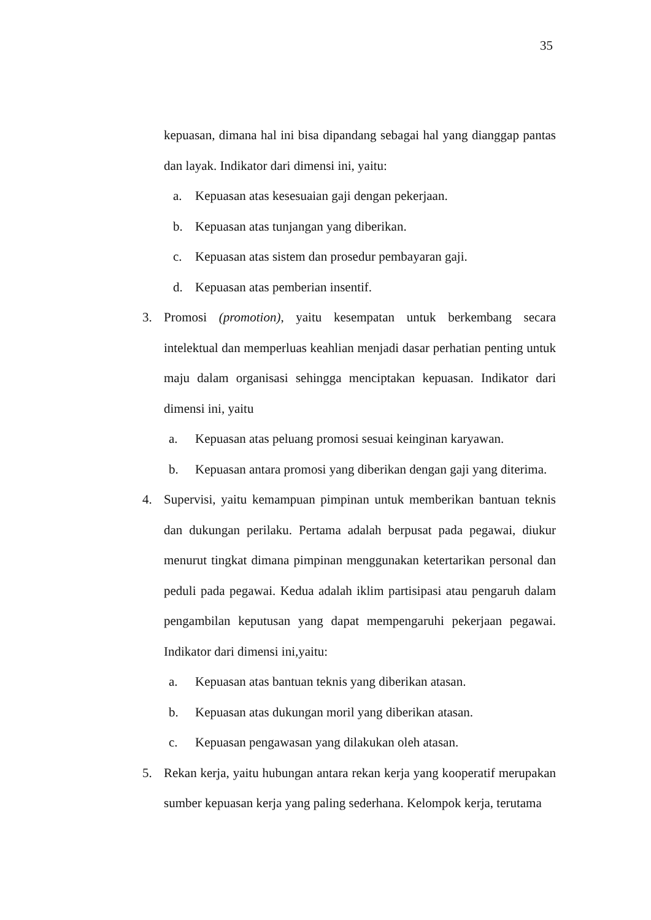35
kepuasan, dimana hal ini bisa dipandang sebagai hal yang dianggap pantas dan layak. Indikator dari dimensi ini, yaitu:
a. Kepuasan atas kesesuaian gaji dengan pekerjaan.
b. Kepuasan atas tunjangan yang diberikan.
c. Kepuasan atas sistem dan prosedur pembayaran gaji.
d. Kepuasan atas pemberian insentif.
3. Promosi (promotion), yaitu kesempatan untuk berkembang secara intelektual dan memperluas keahlian menjadi dasar perhatian penting untuk maju dalam organisasi sehingga menciptakan kepuasan. Indikator dari dimensi ini, yaitu
a. Kepuasan atas peluang promosi sesuai keinginan karyawan.
b. Kepuasan antara promosi yang diberikan dengan gaji yang diterima.
4. Supervisi, yaitu kemampuan pimpinan untuk memberikan bantuan teknis dan dukungan perilaku. Pertama adalah berpusat pada pegawai, diukur menurut tingkat dimana pimpinan menggunakan ketertarikan personal dan peduli pada pegawai. Kedua adalah iklim partisipasi atau pengaruh dalam pengambilan keputusan yang dapat mempengaruhi pekerjaan pegawai. Indikator dari dimensi ini,yaitu:
a. Kepuasan atas bantuan teknis yang diberikan atasan.
b. Kepuasan atas dukungan moril yang diberikan atasan.
c. Kepuasan pengawasan yang dilakukan oleh atasan.
5. Rekan kerja, yaitu hubungan antara rekan kerja yang kooperatif merupakan sumber kepuasan kerja yang paling sederhana. Kelompok kerja, terutama